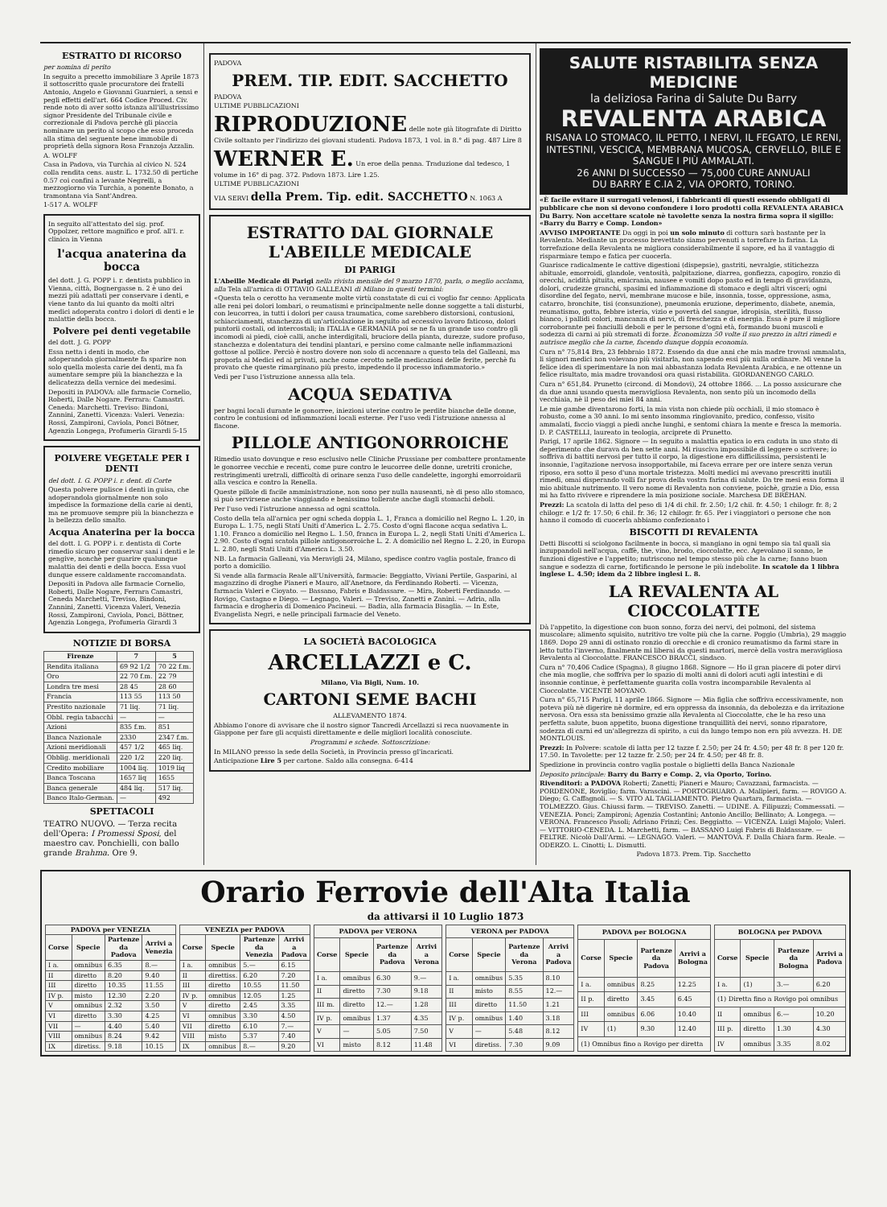ESTRATTO DI RICORSO
per nomina di perito
In seguito a precetto immobiliare 3 Aprile 1873 il sottoscritto quale procuratore dei fratelli Antonio, Angelo e Giovanni Guarnieri, a sensi e pegli effetti dell'art. 664 Codice Proced. Civ. rende noto di aver sotto istanza all'illustrissimo signor Presidente del Tribunale civile e correzionale di Padova perchè gli piaccia nominare un perito al scopo che esso proceda alla stima del seguente bene immobile di proprietà della signora Rosa Franzoja Azzalin.
A. WOLFF
Casa in Padova, via Turchia al civico N. 524 colla rendita cens. austr. L. 1732.50 di pertiche 0.57 coi confini a levante Negrelli, a mezzogiorno via Turchia, a ponente Bonato, a tramontana via Sant'Andrea.
1-517 A. WOLFF
In seguito all'attestato del sig. prof. Oppolzer, rettore magnifico e prof. all'I. r. clinica in Vienna
l'acqua anaterina da bocca
del dott. J. G. POPP i. r. dentista pubblico in Vienna, città, Bognergasse n. 2 è uno dei mezzi più adattati per conservare i denti, e viene tanto da lui quanto da molti altri medici adoperata contro i dolori di denti e le malattie della bocca.
Polvere pei denti vegetabile
del dott. J. G. POPP
Essa netta i denti in modo, che adoperandola giornalmente fa sparire non solo quella molesta carie dei denti, ma fa aumentare sempre più la bianchezza e la delicatezza della vernice dei medesimi.
Depositi in PADOVA: alle farmacie Cornelio, Roberti, Dalle Nogare. Ferrara: Camastri. Ceneda: Marchetti. Treviso: Bindoni, Zannini, Zanetti. Vicenza: Valeri. Venezia: Rossi, Zampironi, Caviola, Ponci Bötner, Agenzia Longega, Profumeria Girardi 5-15
POLVERE VEGETALE PER I DENTI
del dott. I. G. POPP i. r. dent. di Corte
Questa polvere pulisce i denti in guisa, che adoperandola giornalmente non solo impedisce la formazione della carie ai denti, ma ne promuove sempre più la bianchezza e la bellezza dello smalto.
Acqua Anaterina per la bocca
del dott. I. G. POPP i. r. dentista di Corte rimedio sicuro per conservar sani i denti e le gengive, nonchè per guarire qualunque malattia dei denti e della bocca. Essa vuol dunque essere caldamente raccomandata.
Depositi in Padova alle farmacie Cornelio, Roberti, Dalle Nogare, Ferrara Camastri, Ceneda Marchetti, Treviso, Bindoni, Zannini, Zanetti. Vicenza Valeri, Venezia Rossi, Zampironi, Caviola, Ponci, Böttner, Agenzia Longega, Profumeria Girardi 3
NOTIZIE DI BORSA
| Firenze | 7 | 5 |
| --- | --- | --- |
| Rendita italiana | 69 92 1/2 | 70 22 f.m. |
| Oro | 22 70 f.m. | 22 79 |
| Londra tre mesi | 28 45 | 28 60 |
| Francia | 113 55 | 113 50 |
| Prestito nazionale | 71 liq. | 71 liq. |
| Obbl. regia tabacchi | — | — |
| Azioni | 835 f.m. | 851 |
| Banca Nazionale | 2330 | 2347 f.m. |
| Azioni meridionali | 457 1/2 | 465 liq. |
| Obblig. meridionali | 220 1/2 | 220 liq. |
| Credito mobiliare | 1004 liq. | 1019 liq |
| Banca Toscana | 1657 liq | 1655 |
| Banca generale | 484 liq. | 517 liq. |
| Banco Italo-German. | — | 492 |
SPETTACOLI
TEATRO NUOVO. — Terza recita dell'Opera: I Promessi Sposi, del maestro cav. Ponchielli, con ballo grande Brahma. Ore 9.
PADOVA
PREM. TIP. EDIT. SACCHETTO
PADOVA
ULTIME PUBBLICAZIONI
RIPRODUZIONE delle note già litografate di Diritto Civile soltanto per l'indirizzo dei giovani studenti. Padova 1873, 1 vol. in 8.° di pag. 487 Lire 8
WERNER E. Un eroe della penna. Traduzione dal tedesco, 1 volume in 16° di pag. 372. Padova 1873. Lire 1.25.
ULTIME PUBBLICAZIONI
VIA SERVI della Prem. Tip. edit. SACCHETTO N. 1063 A
ESTRATTO DAL GIORNALE L'ABEILLE MEDICALE
DI PARIGI
L'Abeille Medicale di Parigi nella rivista mensile del 9 marzo 1870, parla, o meglio acclama, alla Tela all'arnica di OTTAVIO GALLEANI di Milano in questi termini:
«Questa tela o cerotto ha veramente molte virtù constatate di cui ci voglio far cenno: Applicata alle reni pei dolori lombari, o reumatismi e principalmente nelle donne soggette a tali disturbi, con leucorrea, in tutti i dolori per causa traumatica, come sarebbero distorsioni, contusioni, schiacciamenti, stanchezza di un'articolazione in seguito ad eccessivo lavoro faticoso, dolori puntorii costali, od intercostali; in ITALIA e GERMANIA poi se ne fa un grande uso contro gli incomodi ai piedi, cioè calli, anche interdigitali, bruciore della pianta, durezze, sudore profuso, stanchezza e dolentatura dei tendini plantari, e persino come calmante nelle infiammazioni gottose al pollice. Perciò è nostro dovere non solo di accennare a questo tela del Galleani, ma proporla ai Medici ed ai privati, anche come cerotto nelle medicazioni delle ferite, perchè fu provato che queste rimarginano più presto, impedendo il processo infiammatorio.»
Vedi per l'uso l'istruzione annessa alla tela.
ACQUA SEDATIVA
per bagni locali durante le gonorree, iniezioni uterine contro le perdite bianche delle donne, contro le contusioni od infiammazioni locali esterne. Per l'uso vedi l'istruzione annessa al flacone.
PILLOLE ANTIGONORROICHE
Rimedio usato dovunque e reso esclusivo nelle Cliniche Prussiane per combattere prontamente le gonorree vecchie e recenti, come pure contro le leucorree delle donne, uretriti croniche, restringimenti uretrali, difficoltà di orinare senza l'uso delle candelette, ingorghi emorroidarii alla vescica e contro la Renella.
Queste pillole di facile amministrazione, non sono per nulla nauseanti, nè di peso allo stomaco, si può servirsene anche viaggiando e benissimo tollerate anche dagli stomachi deboli.
Per l'uso vedi l'istruzione annessa ad ogni scattola.
Costo della tela all'arnica per ogni scheda doppia L. 1, Franca a domicilio nel Regno L. 1.20, in Europa L. 1.75, negli Stati Uniti d'America L. 2.75. Costo d'ogni flacone acqua sedativa L. 1.10. Franco a domicilio nel Regno L. 1.50, franca in Europa L. 2, negli Stati Uniti d'America L. 2.90. Costo d'ogni scatola pillole antigonorroiche L. 2. A domicilio nel Regno L. 2.20, in Europa L. 2.80, negli Stati Uniti d'America L. 3.50.
NB. La farmacia Galleani, via Meravigli 24, Milano, spedisce contro vaglia postale, franco di porto a domicilio.
Si vende alla farmacia Reale all'Università, farmacie: Beggiatto, Viviani Pertile, Gasparini, al magazzino di droghe Pianeri e Mauro, all'Anetnore, da Ferdinando Roberti. — Vicenza, farmacia Valeri e Cioyato. — Bassano, Fabris e Baldassare. — Mira, Roberti Ferdinando. — Rovigo, Castagno e Diego. — Legnago, Valeri. — Treviso, Zanetti e Zanini. — Adria, alla farmacia e drogheria di Domenico Pacineui. — Badia, alla farmacia Bisaglia. — In Este, Evangelista Negri, e nelle principali farmacie del Veneto.
LA SOCIETÀ BACOLOGICA
ARCELLAZZI e C.
Milano, Via Bigli, Num. 10.
CARTONI SEME BACHI
ALLEVAMENTO 1874.
Abbiamo l'onore di avvisare che il nostro signor Tancredi Arcellazzi si reca nuovamente in Giappone per fare gli acquisti direttamente e delle migliori località conosciute.
Programmi e schede. Sottoscrizione:
In MILANO presso la sede della Società, in Provincia presso gl'incaricati.
Anticipazione Lire 5 per cartone. Saldo alla consegna. 6-414
SALUTE RISTABILITA SENZA MEDICINE
la deliziosa Farina di Salute Du Barry
REVALENTA ARABICA
RISANA LO STOMACO, IL PETTO, I NERVI, IL FEGATO, LE RENI, INTESTINI, VESCICA, MEMBRANA MUCOSA, CERVELLO, BILE E SANGUE I PIÙ AMMALATI.
26 ANNI DI SUCCESSO — 75,000 CURE ANNUALI
DU BARRY E C.IA 2, VIA OPORTO, TORINO.
«È facile evitare il surrogati velenosi, i fabbricanti di questi essendo obbligati di pubblicare che non si devono confondere i loro prodotti colla REVALENTA ARABICA Du Barry. Non accettare scatole nè tavolette senza la nostra firma sopra il sigillo: «Barry du Barry e Comp. London»
AVVISO IMPORTANTE Da oggi in poi un solo minuto di cottura sarà bastante per la Revalenta. Mediante un processo brevettato siamo pervenuti a torrefare la farina. La torrefazione della Revalenta ne migliora considerabilmente il sapore, ed ha il vantaggio di risparmiare tempo e fatica per cuocerla.
Guarisce radicalmente le cattive digestioni (dispepsie), gastriti, nevralgie, stitichezza abituale, emorroidi, glandole, ventosità, palpitazione, diarrea, gonfiezza, capogiro, ronzio di orecchi, acidità pituita, emicrania, nausee e vomiti dopo pasto ed in tempo di gravidanza, dolori, crudezze granchi, spasimi ed infiammazione di stomaco e degli altri visceri; ogni disordine del fegato, nervi, membrane mucose e bile, insonnia, tosse, oppressione, asma, catarro, bronchite, tisi (consunzione), pneumonia eruzione, deperimento, diabete, anemia, reumatismo, gotta, febbre isteria, vizio e povertà del sangue, idropisia, sterilità, flusso bianco, i pallidi colori, mancanza di nervi, di freschezza e di energia. Essa è pure il migliore corroborante pei fanciulli deboli e per le persone d'ogni età, formando buoni muscoli e sodezza di carni ai più stremati di forze. Economizza 50 volte il suo prezzo in altri rimedi e nutrisce meglio che la carne, facendo dunque doppia economia.
Cura n° 75,814 Bra, 23 febbraio 1872. Essendo da due anni che mia madre trovasi ammalata, li signori medici non volevano più visitarla, non sapendo essi più nulla ordinare. Mi venne la felice idea di sperimentare la non mai abbastanza lodata Revalenta Arabica, e ne ottenne un felice risultato, mia madre trovandosi ora quasi ristabilita. GIORDANENGO CARLO.
Cura n° 651,84. Prunetto (circond. di Mondovi), 24 ottobre 1866. ... La posso assicurare che da due anni usando questa meravigliosa Revalenta, non sento più un incomodo della vecchiaia, nè il peso dei miei 84 anni.
Le mie gambe diventarono forti, la mia vista non chiede più occhiali, il mio stomaco è robusto, come a 30 anni. Io mi sento insomma ringiovanito, predico, confesso, visito ammalati, faccio viaggi a piedi anche lunghi, e sentomi chiara la mente e fresca la memoria. D. P. CASTELLI, laureato in teologia, arciprete di Prunetto.
Parigi, 17 aprile 1862. Signore — In seguito a malattia epatica io era caduta in uno stato di deperimento che durava da ben sette anni. Mi riusciva impossibile di leggere o scrivere; io soffriva di battiti nervosi per tutto il corpo, la digestione era difficilissima, persistenti le insonnie, l'agitazione nervosa insopportabile, mi faceva errare per ore intere senza verun riposo, era sotto il peso d'una mortale tristezza. Molti medici mi avevano prescritti inutili rimedi, omai disperando volli far prova della vostra farina di salute. Da tre mesi essa forma il mio abituale nutrimento. Il vero nome di Revalenta non conviene, poichè, grazie a Dio, essa mi ha fatto rivivere e riprendere la mia posizione sociale. Marchesa DE BRÉHAN.
Prezzi: La scatola di latta del peso di 1/4 di chil. fr. 2.50; 1/2 chil. fr. 4.50; 1 chilogr. fr. 8; 2 chilogr. e 1/2 fr. 17.50; 6 chil. fr. 36; 12 chilogr. fr. 65. Per i viaggiatori o persone che non hanno il comodo di cuocerla abbiamo confezionato i
BISCOTTI DI REVALENTA
Detti Biscotti si sciolgono facilmente in bocca, si mangiano in ogni tempo sia tal quali sia inzuppandoli nell'acqua, caffè, the, vino, brodo, cioccolatte, ecc. Agevolano il sonno, le funzioni digestive e l'appetito; nutriscono nel tempo stesso più che la carne; fanno buon sangue e sodezza di carne, fortificando le persone le più indebolite. In scatole da 1 libbra inglese L. 4.50; idem da 2 libbre inglesi L. 8.
LA REVALENTA AL CIOCCOLATTE
Dà l'appetito, la digestione con buon sonno, forza dei nervi, dei polmoni, del sistema muscolare; alimento squisito, nutritivo tre volte più che la carne. Poggio (Umbria), 29 maggio 1869. Dopo 29 anni di ostinato ronzio di orecchie e di cronico reumatismo da farmi stare in letto tutto l'inverno, finalmente mi liberai da questi martori, mercè della vostra meravigliosa Revalenta al Cioccolatte. FRANCESCO BRACCI, sindaco.
Cura n° 70,406 Cadice (Spagna), 8 giugno 1868. Signore — Ho il gran piacere di poter dirvi che mia moglie, che soffriva per lo spazio di molti anni di dolori acuti agli intestini e di insonnie continue, è perfettamente guarita colla vostra incomparabile Revalenta al Cioccolatte. VICENTE MOYANO.
Cura n° 65,715 Parigi, 11 aprile 1866. Signore — Mia figlia che soffriva eccessivamente, non poteva più nè digerire nè dormire, ed era oppressa da insonnia, da debolezza e da irritazione nervosa. Ora essa sta benissimo grazie alla Revalenta al Cioccolatte, che le ha reso una perfetta salute, buon appetito, buona digestione tranquillità dei nervi, sonno riparatore, sodezza di carni ed un'allegrezza di spirito, a cui da lungo tempo non era più avvezza. H. DE MONTLOUIS.
Prezzi: In Polvere: scatole di latta per 12 tazze f. 2.50; per 24 fr. 4.50; per 48 fr. 8 per 120 fr. 17.50. In Tavolette: per 12 tazze fr. 2.50; per 24 fr. 4.50; per 48 fr. 8.
Spedizione in provincia contro vaglia postale o biglietti della Banca Nazionale
Deposito principale: Barry du Barry e Comp. 2, via Oporto, Torino.
Rivenditori: a PADOVA Roberti; Zanetti; Pianeri e Mauro; Cavazzani, farmacista. — PORDENONE, Roviglio; farm. Varascini. — PORTOGRUARO. A. Malipieri, farm. — ROVIGO A. Diego; G. Caffagnoli. — S. VITO AL TAGLIAMENTO. Pietro Quartara, farmacista. — TOLMEZZO. Gius. Chiussi farm. — TREVISO. Zanetti. — UDINE. A. Filipuzzi; Commessati. — VENEZIA. Ponci; Zampironi; Agenzia Costantini; Antonio Ancillo; Bellinato; A. Longega. — VERONA. Francesco Pasoli; Adriano Frinzi; Ces. Beggiatto. — VICENZA. Luigi Majolo; Valeri. — VITTORIO-CENEDA. L. Marchetti, farm. — BASSANO Luigi Fabris di Baldassare. — FELTRE. Nicolò Dall'Armi. — LEGNAGO. Valeri. — MANTOVA. F. Dalla Chiara farm. Reale. — ODERZO. L. Cinotti; L. Dismutti.
Padova 1873. Prem. Tip. Sacchetto
Orario Ferrovie dell'Alta Italia
da attivarsi il 10 Luglio 1873
| PADOVA per VENEZIA | | | |
| --- | --- | --- | --- |
| Corse | Specie | Partenze da Padova | Arrivi a Venezia |
| I a. | omnibus | 6.35 | 8.— |
| II | diretto | 8.20 | 9.40 |
| III | diretto | 10.35 | 11.55 |
| IV p. | misto | 12.30 | 2.20 |
| V | omnibus | 2.32 | 3.50 |
| VI | diretto | 3.30 | 4.25 |
| VII | — | 4.40 | 5.40 |
| VIII | omnibus | 8.24 | 9.42 |
| IX | diretiss. | 9.18 | 10.15 |
| VENEZIA per PADOVA | | | |
| --- | --- | --- | --- |
| Corse | Specie | Partenze da Venezia | Arrivi a Padova |
| I a. | omnibus | 5.— | 6.15 |
| II | direttiss. | 6.20 | 7.20 |
| III | diretto | 10.55 | 11.50 |
| IV p. | omnibus | 12.05 | 1.25 |
| V | diretto | 2.45 | 3.35 |
| VI | omnibus | 3.30 | 4.50 |
| VII | diretto | 6.10 | 7.— |
| VIII | misto | 5.37 | 7.40 |
| IX | omnibus | 8.— | 9.20 |
| PADOVA per VERONA | | | |
| --- | --- | --- | --- |
| Corse | Specie | Partenze da Padova | Arrivi a Verona |
| I a. | omnibus | 6.30 | 9.— |
| II | diretto | 7.30 | 9.18 |
| III m. | diretto | 12.— | 1.28 |
| IV p. | omnibus | 1.37 | 4.35 |
| V | — | 5.05 | 7.50 |
| VI | misto | 8.12 | 11.48 |
| VERONA per PADOVA | | | |
| --- | --- | --- | --- |
| Corse | Specie | Partenze da Verona | Arrivi a Padova |
| I a. | omnibus | 5.35 | 8.10 |
| II | misto | 8.55 | 12.— |
| III | diretto | 11.50 | 1.21 |
| IV p. | omnibus | 1.40 | 3.18 |
| V | — | 5.48 | 8.12 |
| VI | diretiss. | 7.30 | 9.09 |
| PADOVA per BOLOGNA | | | |
| --- | --- | --- | --- |
| Corse | Specie | Partenze da Padova | Arrivi a Bologna |
| I a. | omnibus | 8.25 | 12.25 |
| II p. | diretto | 3.45 | 6.45 |
| III | omnibus | 6.06 | 10.40 |
| IV | (1) | 9.30 | 12.40 |
| (1) Omnibus fino a Rovigo per diretta | | | |
| BOLOGNA per PADOVA | | | |
| --- | --- | --- | --- |
| Corse | Specie | Partenze da Bologna | Arrivi a Padova |
| I a. | (1) | 3.— | 6.20 |
| (1) Diretta fino a Rovigo poi omnibus | | | |
| II | omnibus | 6.— | 10.20 |
| III p. | diretto | 1.30 | 4.30 |
| IV | omnibus | 3.35 | 8.02 |